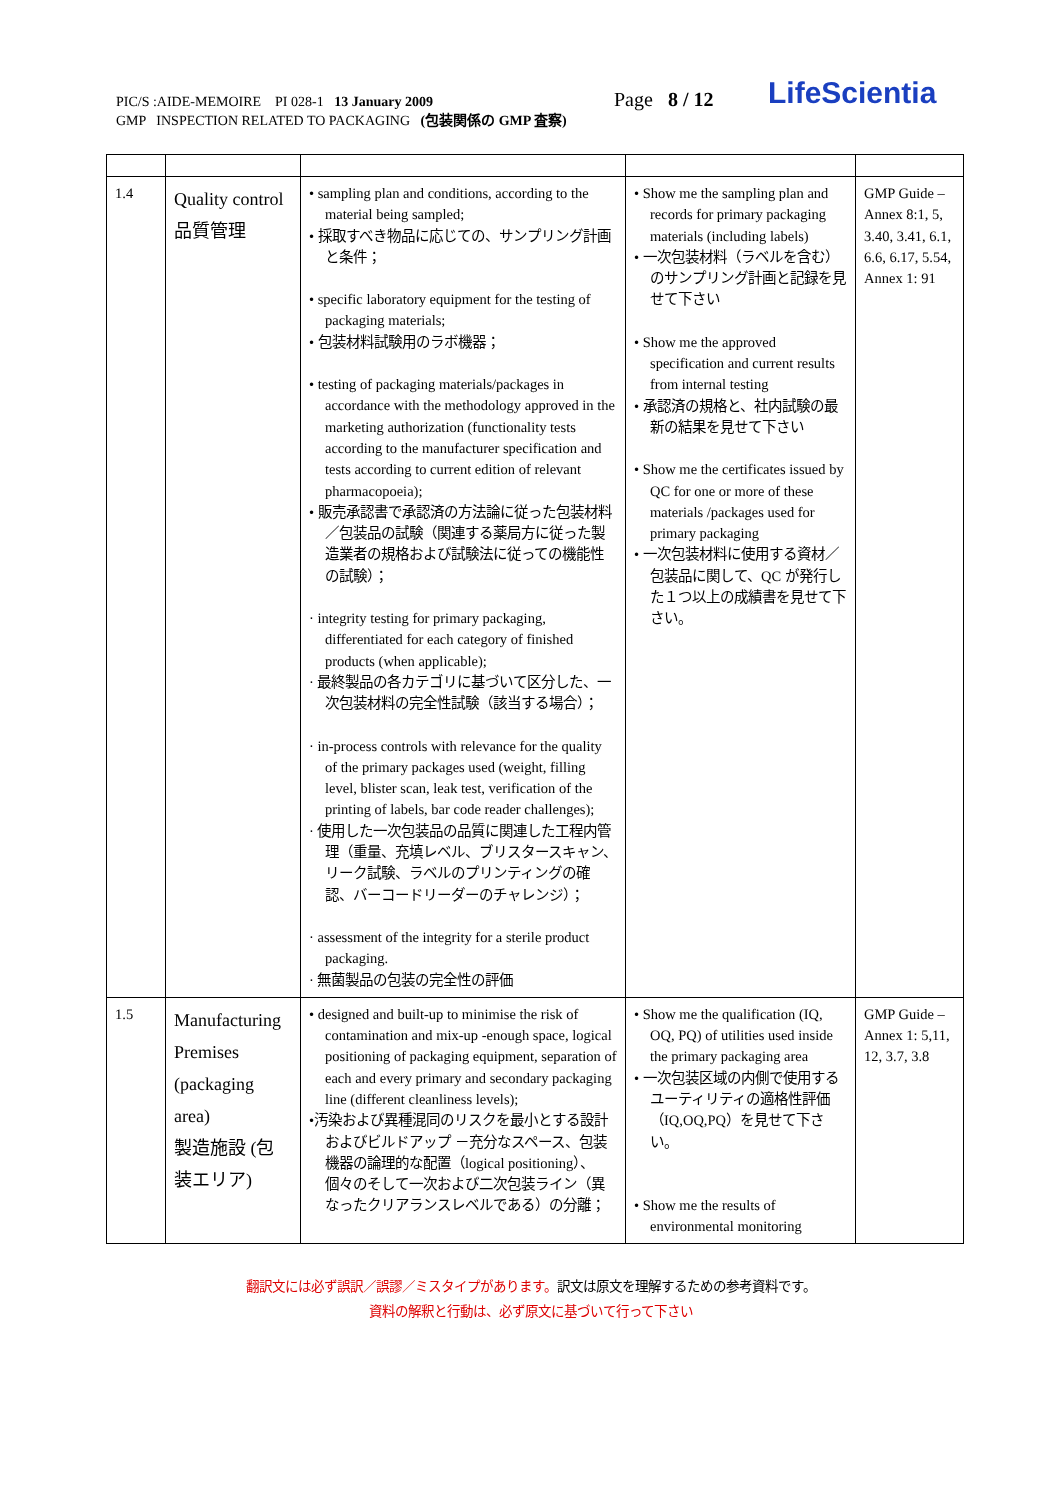PIC/S :AIDE-MEMOIRE PI 028-1 13 January 2009
GMP INSPECTION RELATED TO PACKAGING (包装関係の GMP 査察)
Page 8 / 12 LifeScientia
| 1.4 | Quality control 品質管理 | • sampling plan and conditions, according to the material being sampled; • 採取すべき物品に応じての、サンプリング計画と条件； • specific laboratory equipment for the testing of packaging materials; • 包装材料試験用のラボ機器； • testing of packaging materials/packages in accordance with the methodology approved in the marketing authorization (functionality tests according to the manufacturer specification and tests according to current edition of relevant pharmacopoeia); • 販売承認書で承認済の方法論に従った包装材料／包装品の試験（関連する薬局方に従った製造業者の規格および試験法に従っての機能性の試験）； · integrity testing for primary packaging, differentiated for each category of finished products (when applicable); · 最終製品の各カテゴリに基づいて区分した、一次包装材料の完全性試験（該当する場合）； · in-process controls with relevance for the quality of the primary packages used (weight, filling level, blister scan, leak test, verification of the printing of labels, bar code reader challenges); · 使用した一次包装品の品質に関連した工程内管理（重量、充填レベル、ブリスタースキャン、リーク試験、ラベルのプリンティングの確認、バーコードリーダーのチャレンジ）； · assessment of the integrity for a sterile product packaging. · 無菌製品の包装の完全性の評価 | • Show me the sampling plan and records for primary packaging materials (including labels) • 一次包装材料（ラベルを含む）のサンプリング計画と記録を見せて下さい • Show me the approved specification and current results from internal testing • 承認済の規格と、社内試験の最新の結果を見せて下さい • Show me the certificates issued by QC for one or more of these materials /packages used for primary packaging • 一次包装材料に使用する資材／包装品に関して、QC が発行した１つ以上の成績書を見せて下さい。 | GMP Guide – Annex 8:1, 5, 3.40, 3.41, 6.1, 6.6, 6.17, 5.54, Annex 1: 91 |
| 1.5 | Manufacturing Premises (packaging area) 製造施設 (包装エリア) | • designed and built-up to minimise the risk of contamination and mix-up -enough space, logical positioning of packaging equipment, separation of each and every primary and secondary packaging line (different cleanliness levels); •汚染および異種混同のリスクを最小とする設計およびビルドアップ －充分なスペース、包装機器の論理的な配置（logical positioning）、個々のそして一次および二次包装ライン（異なったクリアランスレベルである）の分離； | • Show me the qualification (IQ, OQ, PQ) of utilities used inside the primary packaging area • 一次包装区域の内側で使用するユーティリティの適格性評価（IQ,OQ,PQ）を見せて下さい。 • Show me the results of environmental monitoring | GMP Guide – Annex 1: 5,11, 12, 3.7, 3.8 |
翻訳文には必ず誤訳／誤謬／ミスタイプがあります。訳文は原文を理解するための参考資料です。
資料の解釈と行動は、必ず原文に基づいて行って下さい